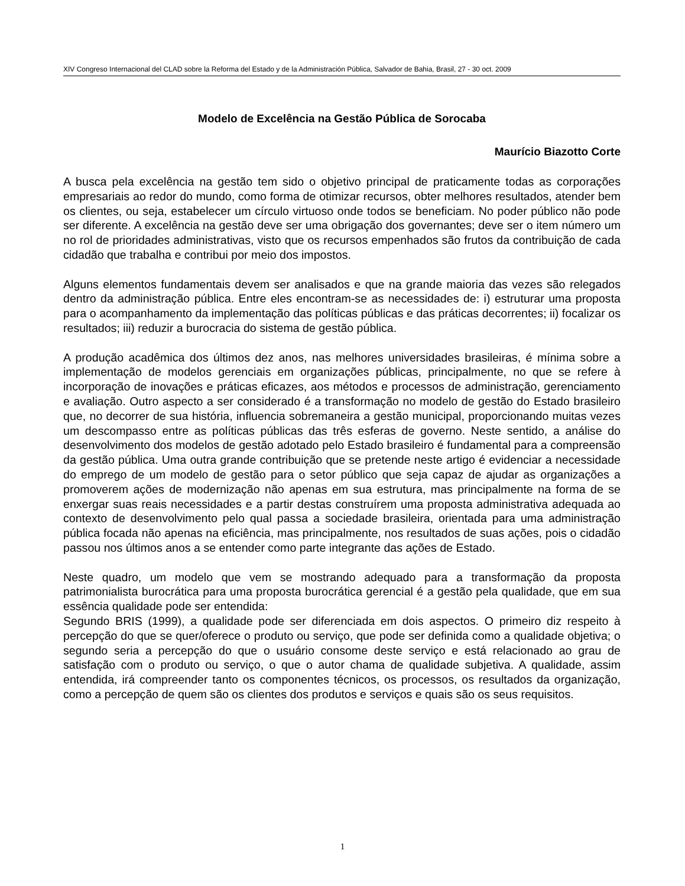XIV Congreso Internacional del CLAD sobre la Reforma del Estado y de la Administración Pública, Salvador de Bahia, Brasil, 27 - 30 oct. 2009
Modelo de Excelência na Gestão Pública de Sorocaba
Maurício Biazotto Corte
A busca pela excelência na gestão tem sido o objetivo principal de praticamente todas as corporações empresariais ao redor do mundo, como forma de otimizar recursos, obter melhores resultados, atender bem os clientes, ou seja, estabelecer um círculo virtuoso onde todos se beneficiam. No poder público não pode ser diferente. A excelência na gestão deve ser uma obrigação dos governantes; deve ser o item número um no rol de prioridades administrativas, visto que os recursos empenhados são frutos da contribuição de cada cidadão que trabalha e contribui por meio dos impostos.
Alguns elementos fundamentais devem ser analisados e que na grande maioria das vezes são relegados dentro da administração pública. Entre eles encontram-se as necessidades de: i) estruturar uma proposta para o acompanhamento da implementação das políticas públicas e das práticas decorrentes; ii) focalizar os resultados; iii) reduzir a burocracia do sistema de gestão pública.
A produção acadêmica dos últimos dez anos, nas melhores universidades brasileiras, é mínima sobre a implementação de modelos gerenciais em organizações públicas, principalmente, no que se refere à incorporação de inovações e práticas eficazes, aos métodos e processos de administração, gerenciamento e avaliação. Outro aspecto a ser considerado é a transformação no modelo de gestão do Estado brasileiro que, no decorrer de sua história, influencia sobremaneira a gestão municipal, proporcionando muitas vezes um descompasso entre as políticas públicas das três esferas de governo. Neste sentido, a análise do desenvolvimento dos modelos de gestão adotado pelo Estado brasileiro é fundamental para a compreensão da gestão pública. Uma outra grande contribuição que se pretende neste artigo é evidenciar a necessidade do emprego de um modelo de gestão para o setor público que seja capaz de ajudar as organizações a promoverem ações de modernização não apenas em sua estrutura, mas principalmente na forma de se enxergar suas reais necessidades e a partir destas construírem uma proposta administrativa adequada ao contexto de desenvolvimento pelo qual passa a sociedade brasileira, orientada para uma administração pública focada não apenas na eficiência, mas principalmente, nos resultados de suas ações, pois o cidadão passou nos últimos anos a se entender como parte integrante das ações de Estado.
Neste quadro, um modelo que vem se mostrando adequado para a transformação da proposta patrimonialista burocrática para uma proposta burocrática gerencial é a gestão pela qualidade, que em sua essência qualidade pode ser entendida:
Segundo BRIS (1999), a qualidade pode ser diferenciada em dois aspectos. O primeiro diz respeito à percepção do que se quer/oferece o produto ou serviço, que pode ser definida como a qualidade objetiva; o segundo seria a percepção do que o usuário consome deste serviço e está relacionado ao grau de satisfação com o produto ou serviço, o que o autor chama de qualidade subjetiva. A qualidade, assim entendida, irá compreender tanto os componentes técnicos, os processos, os resultados da organização, como a percepção de quem são os clientes dos produtos e serviços e quais são os seus requisitos.
1